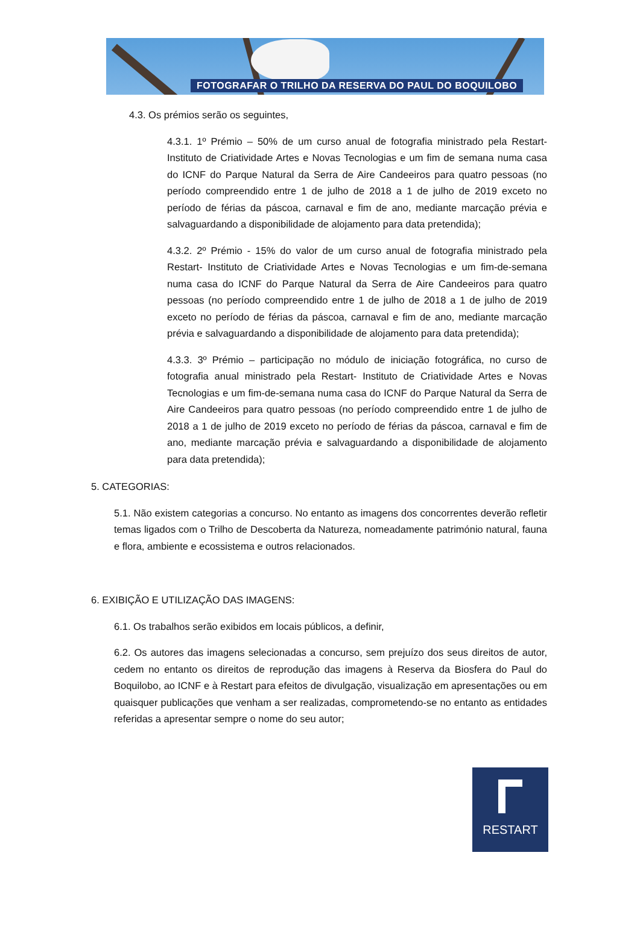FOTOGRAFAR O TRILHO DA RESERVA DO PAUL DO BOQUILOBO
4.3. Os prémios serão os seguintes,
4.3.1. 1º Prémio – 50% de um curso anual de fotografia ministrado pela Restart- Instituto de Criatividade Artes e Novas Tecnologias e um fim de semana numa casa do ICNF do Parque Natural da Serra de Aire Candeeiros para quatro pessoas (no período compreendido entre 1 de julho de 2018 a 1 de julho de 2019 exceto no período de férias da páscoa, carnaval e fim de ano, mediante marcação prévia e salvaguardando a disponibilidade de alojamento para data pretendida);
4.3.2. 2º Prémio - 15% do valor de um curso anual de fotografia ministrado pela Restart- Instituto de Criatividade Artes e Novas Tecnologias e um fim-de-semana numa casa do ICNF do Parque Natural da Serra de Aire Candeeiros para quatro pessoas (no período compreendido entre 1 de julho de 2018 a 1 de julho de 2019 exceto no período de férias da páscoa, carnaval e fim de ano, mediante marcação prévia e salvaguardando a disponibilidade de alojamento para data pretendida);
4.3.3. 3º Prémio – participação no módulo de iniciação fotográfica, no curso de fotografia anual ministrado pela Restart- Instituto de Criatividade Artes e Novas Tecnologias e um fim-de-semana numa casa do ICNF do Parque Natural da Serra de Aire Candeeiros para quatro pessoas (no período compreendido entre 1 de julho de 2018 a 1 de julho de 2019 exceto no período de férias da páscoa, carnaval e fim de ano, mediante marcação prévia e salvaguardando a disponibilidade de alojamento para data pretendida);
5. CATEGORIAS:
5.1. Não existem categorias a concurso. No entanto as imagens dos concorrentes deverão refletir temas ligados com o Trilho de Descoberta da Natureza, nomeadamente património natural, fauna e flora, ambiente e ecossistema e outros relacionados.
6. EXIBIÇÃO E UTILIZAÇÃO DAS IMAGENS:
6.1. Os trabalhos serão exibidos em locais públicos, a definir,
6.2. Os autores das imagens selecionadas a concurso, sem prejuízo dos seus direitos de autor, cedem no entanto os direitos de reprodução das imagens à Reserva da Biosfera do Paul do Boquilobo, ao ICNF e à Restart para efeitos de divulgação, visualização em apresentações ou em quaisquer publicações que venham a ser realizadas, comprometendo-se no entanto as entidades referidas a apresentar sempre o nome do seu autor;
RESTART